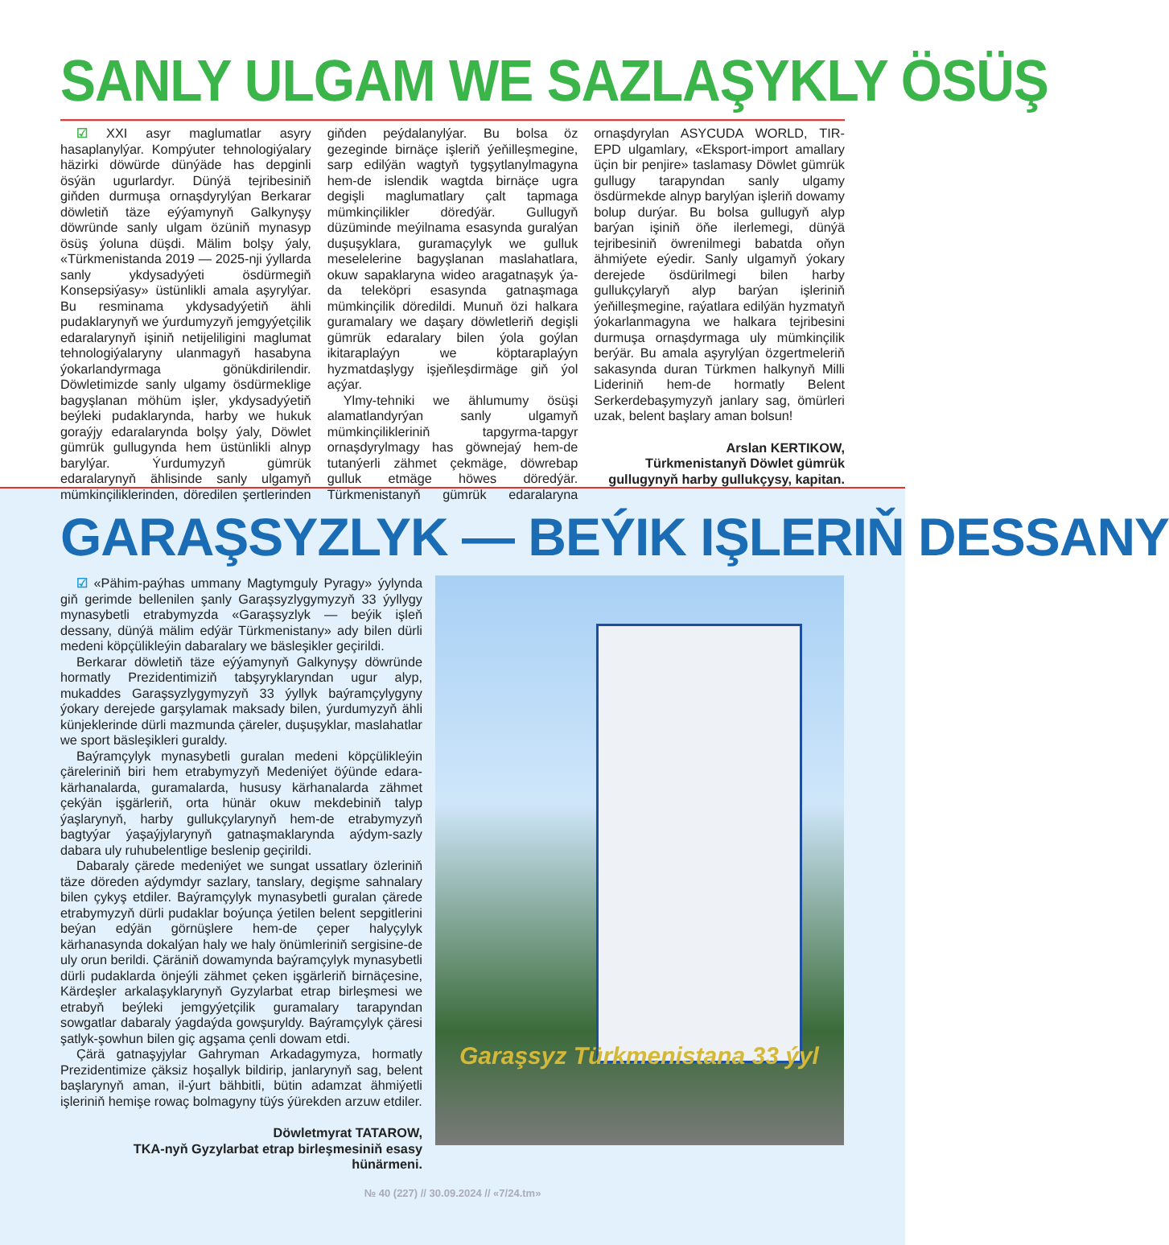SANLY ULGAM WE SAZLAŞYKLY ÖSÜŞ
☑ XXI asyr maglumatlar asyry hasaplanylýar. Kompýuter tehnologiýalary häzirki döwürde dünýäde has depginli ösýän ugurlardyr. Dünýä tejribesiniň giňden durmuşa ornaşdyrylýan Berkarar döwletiň täze eýýamynyň Galkynyşy döwründe sanly ulgam özüniň mynasyp ösüş ýoluna düşdi. Mälim bolşy ýaly, «Türkmenistanda 2019 — 2025-nji ýyllarda sanly ykdysadyýeti ösdürmegiň Konsepsiýasy» üstünlikli amala aşyrylýar. Bu resminama ykdysadyýetiň ähli pudaklarynyň we ýurdumyzyň jemgyýetçilik edaralarynyň işiniň netijeliligini maglumat tehnologiýalaryny ulanmagyň hasabyna ýokarlandyrmaga gönükdirilendir. Döwletimizde sanly ulgamy ösdürmeklige bagyşlanan möhüm işler, ykdysadyýetiň beýleki pudaklarynda, harby we hukuk goraýjy edaralarynda bolşy ýaly, Döwlet gümrük gullugynda hem üstünlikli alnyp barylýar. Ýurdumyzyň gümrük edaralarynyň ählisinde sanly ulgamyň mümkinçiliklerinden, döredilen şertlerinden giňden peýdalanylýar. Bu bolsa öz gezeginde birnäçe işleriň ýeňilleşmegine, sarp edilýän wagtyň tygşytlanylmagyna hem-de islendik wagtda birnäçe ugra degişli maglumatlary çalt tapmaga mümkinçilikler döredýär. Gullugyň düzüminde meýilnama esasynda guralýan duşuşyklara, guramaçylyk we gulluk meselelerine bagyşlanan maslahatlara, okuw sapaklaryna wideo aragatnaşyk ýa-da teleköpri esasynda gatnaşmaga mümkinçilik döredildi. Munuň özi halkara guramalary we daşary döwletleriň degişli gümrük edaralary bilen ýola goýlan ikitaraplaýyn we köptaraplaýyn hyzmatdaşlygy işjeňleşdirmäge giň ýol açýar.
Ylmy-tehniki we ählumumy ösüşi alamatlandyrýan sanly ulgamyň mümkinçilikleriniň tapgyrma-tapgyr ornaşdyrylmagy has göwnejaý hem-de tutanýerli zähmet çekmäge, döwrebap gulluk etmäge höwes döredýär. Türkmenistanyň gümrük edaralaryna ornaşdyrylan ASYCUDA WORLD, TIR-EPD ulgamlary, «Eksport-import amallary üçin bir penjire» taslamasy Döwlet gümrük gullugy tarapyndan sanly ulgamy ösdürmekde alnyp barylýan işleriň dowamy bolup durýar. Bu bolsa gullugyň alyp barýan işiniň öňe ilerlemegi, dünýä tejribesiniň öwrenilmegi babatda oňyn ähmiýete eýedir. Sanly ulgamyň ýokary derejede ösdürilmegi bilen harby gullukçylaryň alyp barýan işleriniň ýeňilleşmegine, raýatlara edilýän hyzmatyň ýokarlanmagyna we halkara tejribesini durmuşa ornaşdyrmaga uly mümkinçilik berýär. Bu amala aşyrylýan özgertmeleriň sakasynda duran Türkmen halkynyň Milli Lideriniň hem-de hormatly Belent Serkerdebaşymyzyň janlary sag, ömürleri uzak, belent başlary aman bolsun!
Arslan KERTIKOW,
Türkmenistanyň Döwlet gümrük gullugynyň harby gullukçysy, kapitan.
GARAŞSYZLYK — BEÝIK IŞLERIŇ DESSANY
☑ «Pähim-paýhas ummany Magtymguly Pyragy» ýylynda giň gerimde bellenilen şanly Garaşsyzlygymyzyň 33 ýyllygy mynasybetli etrabymyzda «Garaşsyzlyk — beýik işleň dessany, dünýä mälim edýär Türkmenistany» ady bilen dürli medeni köpçülikleýin dabaralary we bäsleşikler geçirildi.
Berkarar döwletiň täze eýýamynyň Galkynyşy döwründe hormatly Prezidentimiziň tabşyryklaryndan ugur alyp, mukaddes Garaşsyzlygymyzyň 33 ýyllyk baýramçylygyny ýokary derejede garşylamak maksady bilen, ýurdumyzyň ähli künjeklerinde dürli mazmunda çäreler, duşuşyklar, maslahatlar we sport bäsleşikleri guraldy.
Baýramçylyk mynasybetli guralan medeni köpçülikleýin çäreleriniň biri hem etrabymyzyň Medeniýet öýünde edara-kärhanalarda, guramalarda, hususy kärhanalarda zähmet çekýän işgärleriň, orta hünär okuw mekdebiniň talyp ýaşlarynyň, harby gullukçylarynyň hem-de etrabymyzyň bagtyýar ýaşaýjylarynyň gatnaşmaklarynda aýdym-sazly dabara uly ruhubelentlige beslenip geçirildi.
Dabaraly çärede medeniýet we sungat ussatlary özleriniň täze döreden aýdymdyr sazlary, tanslary, degişme sahnalary bilen çykyş etdiler. Baýramçylyk mynasybetli guralan çärede etrabymyzyň dürli pudaklar boýunça ýetilen belent sepgitlerini beýan edýän görnüşlere hem-de çeper halyçylyk kärhanasynda dokalýan haly we haly önümleriniň sergisine-de uly orun berildi. Çäräniň dowamynda baýramçylyk mynasybetli dürli pudaklarda önjeýli zähmet çeken işgärleriň birnäçesine, Kärdeşler arkalaşyklarynyň Gyzylarbat etrap birleşmesi we etrabyň beýleki jemgyýetçilik guramalary tarapyndan sowgatlar dabaraly ýagdaýda gowşuryldy. Baýramçylyk çäresi şatlyk-şowhun bilen giç agşama çenli dowam etdi.
Çärä gatnaşyjylar Gahryman Arkadagymyza, hormatly Prezidentimize çäksiz hoşallyk bildirip, janlarynyň sag, belent başlarynyň aman, il-ýurt bähbitli, bütin adamzat ähmiýetli işleriniň hemişe rowaç bolmagyny tüýs ýürekden arzuw etdiler.
Döwletmyrat TATAROW,
TKA-nyň Gyzylarbat etrap birleşmesiniň esasy hünärmeni.
Garaşsyz Türkmenistana 33 ýyl
№ 40 (227) // 30.09.2024 // «7/24.tm»